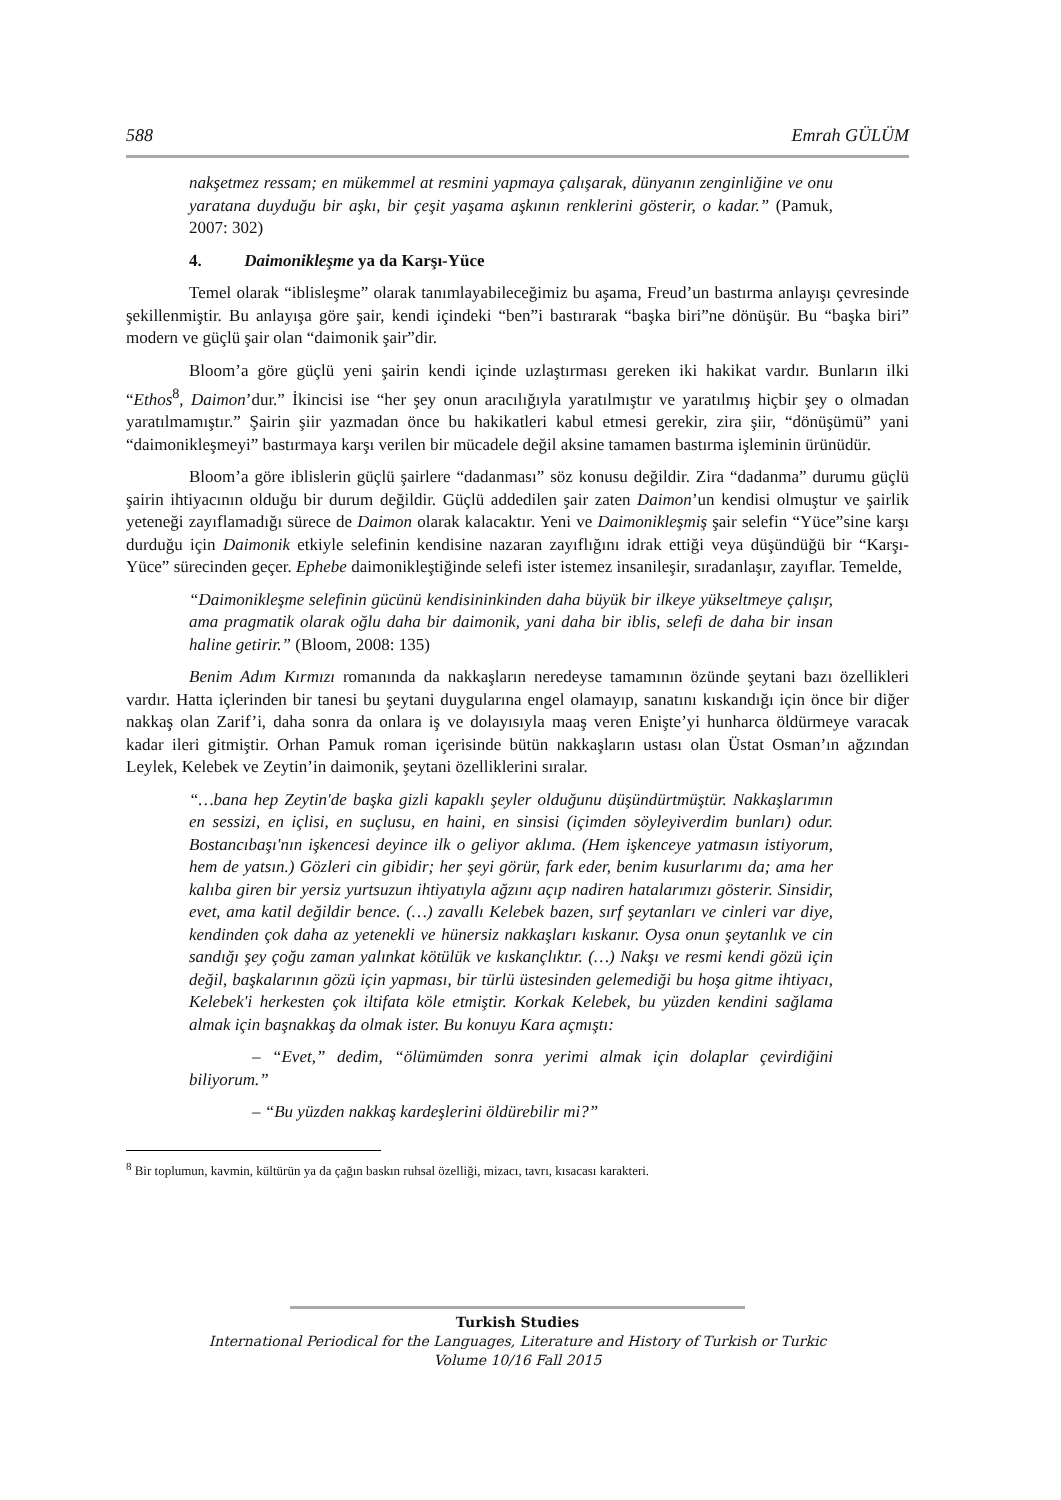588 Emrah GÜLÜM
nakşetmez ressam; en mükemmel at resmini yapmaya çalışarak, dünyanın zenginliğine ve onu yaratana duyduğu bir aşkı, bir çeşit yaşama aşkının renklerini gösterir, o kadar.” (Pamuk, 2007: 302)
4. Daimonikleşme ya da Karşı-Yüce
Temel olarak “iblisleşme” olarak tanımlayabileceğimiz bu aşama, Freud’un bastırma anlayışı çevresinde şekillenmiştir. Bu anlayışa göre şair, kendi içindeki “ben”i bastırarak “başka biri”ne dönüşür. Bu “başka biri” modern ve güçlü şair olan “daimonik şair”dir.
Bloom’a göre güçlü yeni şairin kendi içinde uzlaştırması gereken iki hakikat vardır. Bunların ilki “Ethos<sup>8</sup>, Daimon’dur.” İkincisi ise “her şey onun aracılığıyla yaratılmıştır ve yaratılmış hiçbir şey o olmadan yaratılmamıştır.” Şairin şiir yazmadan önce bu hakikatleri kabul etmesi gerekir, zira şiir, “dönüşümü” yani “daimonikleşmeyi” bastırmaya karşı verilen bir mücadele değil aksine tamamen bastırma işleminin ürünüdür.
Bloom’a göre iblislerin güçlü şairlere “dadanması” söz konusu değildir. Zira “dadanma” durumu güçlü şairin ihtiyacının olduğu bir durum değildir. Güçlü addedilen şair zaten Daimon’un kendisi olmuştur ve şairlik yeteneği zayıflamadığı sürece de Daimon olarak kalacaktır. Yeni ve Daimonikleşmiş şair selefin “Yüce”sine karşı durduğu için Daimonik etkiyle selefinin kendisine nazaran zayıflığını idrak ettiği veya düşündüğü bir “Karşı-Yüce” sürecinden geçer. Ephebe daimonikleştiğinde selefi ister istemez insanileşir, sıradanlaşır, zayıflar. Temelde,
“Daimonikleşme selefinin gücünü kendisininkinden daha büyük bir ilkeye yükseltmeye çalışır, ama pragmatik olarak oğlu daha bir daimonik, yani daha bir iblis, selefi de daha bir insan haline getirir.” (Bloom, 2008: 135)
Benim Adım Kırmızı romanında da nakkaşların neredeyse tamamının özünde şeytani bazı özellikleri vardır. Hatta içlerinden bir tanesi bu şeytani duygularına engel olamayıp, sanatını kıskandığı için önce bir diğer nakkaş olan Zarif’i, daha sonra da onlara iş ve dolayısıyla maaş veren Enişte’yi hunharca öldürmeye varacak kadar ileri gitmiştir. Orhan Pamuk roman içerisinde bütün nakkaşların ustası olan Üstat Osman’ın ağzından Leylek, Kelebek ve Zeytin’in daimonik, şeytani özelliklerini sıralar.
“…bana hep Zeytin'de başka gizli kapaklı şeyler olduğunu düşündürtmüştür. Nakkaşlarımın en sessizi, en içlisi, en suçlusu, en haini, en sinsisi (içimden söyleyiverdim bunları) odur. Bostancıbaşı'nın işkencesi deyince ilk o geliyor aklıma. (Hem işkenceye yatmasın istiyorum, hem de yatsın.) Gözleri cin gibidir; her şeyi görür, fark eder, benim kusurlarımı da; ama her kalıba giren bir yersiz yurtsuzun ihtiyatıyla ağzını açıp nadiren hatalarımızı gösterir. Sinsidir, evet, ama katil değildir bence. (…) zavallı Kelebek bazen, sırf şeytanları ve cinleri var diye, kendinden çok daha az yetenekli ve hünersiz nakkaşları kıskanır. Oysa onun şeytanlık ve cin sandığı şey çoğu zaman yalınkat kötülük ve kıskançlıktır. (…) Nakşı ve resmi kendi gözü için değil, başkalarının gözü için yapması, bir türlü üstesinden gelemediği bu hoşa gitme ihtiyacı, Kelebek'i herkesten çok iltifata köle etmiştir. Korkak Kelebek, bu yüzden kendini sağlama almak için başnakkaş da olmak ister. Bu konuyu Kara açmıştı:
– “Evet,” dedim, “ölümümden sonra yerimi almak için dolaplar çevirdiğini biliyorum.”
– “Bu yüzden nakkaş kardeşlerini öldürebilir mi?”
<sup>8</sup> Bir toplumun, kavmin, kültürün ya da çağın baskın ruhsal özelliği, mizacı, tavrı, kısacası karakteri.
Turkish Studies
International Periodical for the Languages, Literature and History of Turkish or Turkic
Volume 10/16 Fall 2015